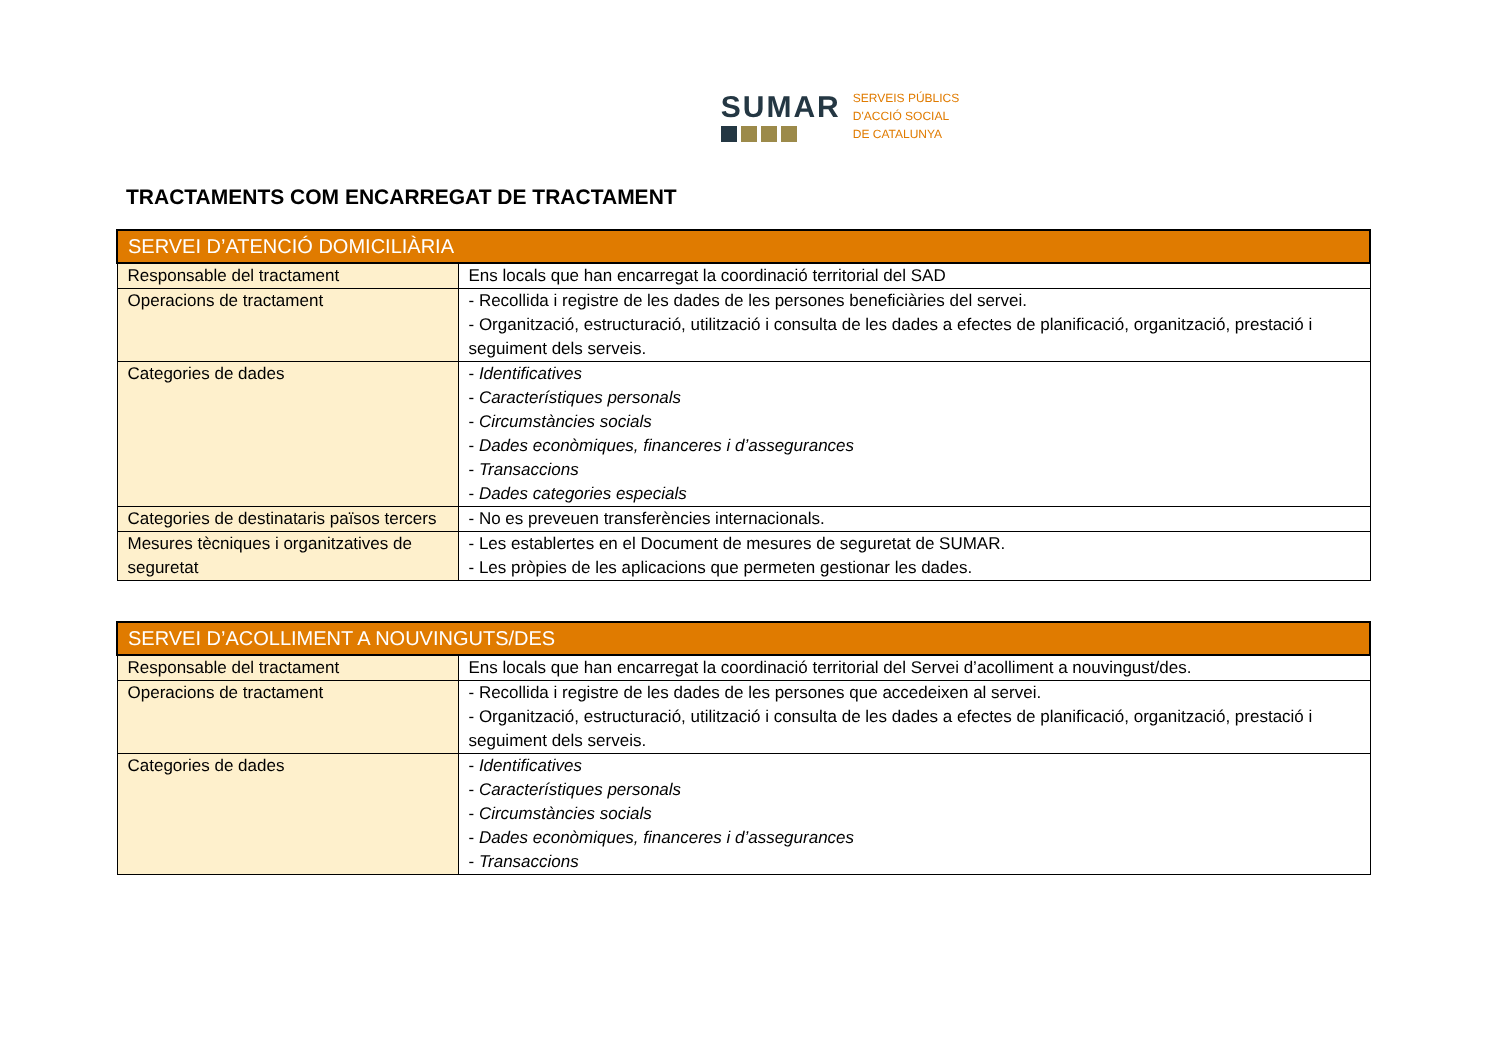SUMAR
SERVEIS PÚBLICS
D'ACCIÓ SOCIAL
DE CATALUNYA
TRACTAMENTS COM ENCARREGAT DE TRACTAMENT
| SERVEI D’ATENCIÓ DOMICILIÀRIA | |
| --- | --- |
| Responsable del tractament | Ens locals que han encarregat la coordinació territorial del SAD |
| Operacions de tractament | - Recollida i registre de les dades de les persones beneficiàries del servei. - Organització, estructuració, utilització i consulta de les dades a efectes de planificació, organització, prestació i seguiment dels serveis. |
| Categories de dades | - Identificatives - Característiques personals - Circumstàncies socials - Dades econòmiques, financeres i d’assegurances - Transaccions - Dades categories especials |
| Categories de destinataris països tercers | - No es preveuen transferències internacionals. |
| Mesures tècniques i organitzatives de seguretat | - Les establertes en el Document de mesures de seguretat de SUMAR. - Les pròpies de les aplicacions que permeten gestionar les dades. |
| SERVEI D’ACOLLIMENT A NOUVINGUTS/DES | |
| --- | --- |
| Responsable del tractament | Ens locals que han encarregat la coordinació territorial del Servei d’acolliment a nouvingust/des. |
| Operacions de tractament | - Recollida i registre de les dades de les persones que accedeixen al servei. - Organització, estructuració, utilització i consulta de les dades a efectes de planificació, organització, prestació i seguiment dels serveis. |
| Categories de dades | - Identificatives - Característiques personals - Circumstàncies socials - Dades econòmiques, financeres i d’assegurances - Transaccions |